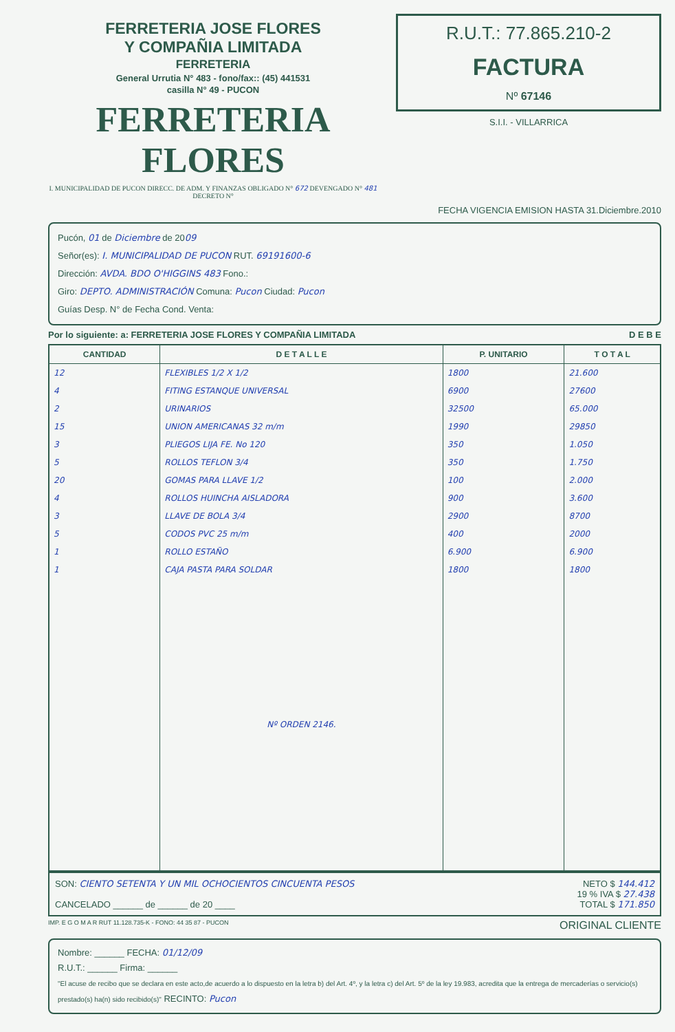FERRETERIA JOSE FLORES
Y COMPAÑIA LIMITADA
FERRETERIA
General Urrutia N° 483 - fono/fax:: (45) 441531
casilla N° 49 - PUCON
FERRETERIA FLORES
I. MUNICIPALIDAD DE PUCON DIRECC. DE ADM. Y FINANZAS OBLIGADO N° 672 DEVENGADO N° 481 DECRETO N°
R.U.T.: 77.865.210-2
FACTURA
Nº 67146
S.I.I. - VILLARRICA
FECHA VIGENCIA EMISION HASTA 31.Diciembre.2010
Pucón, 01 de Diciembre de 2009
Señor(es): I. MUNICIPALIDAD DE PUCON RUT. 69191600-6
Dirección: AVDA. BDO O'HIGGINS 483 Fono.:
Giro: DEPTO. ADMINISTRACIÓN Comuna: Pucon Ciudad: Pucon
Guías Desp. N° de Fecha Cond. Venta:
Por lo siguiente: a: FERRETERIA JOSE FLORES Y COMPAÑIA LIMITADA D E B E
| CANTIDAD | D E T A L L E | P. UNITARIO | T O T A L |
| --- | --- | --- | --- |
| 12 | FLEXIBLES 1/2 X 1/2 | 1800 | 21.600 |
| 4 | FITING ESTANQUE UNIVERSAL | 6900 | 27600 |
| 2 | URINARIOS | 32500 | 65.000 |
| 15 | UNION AMERICANAS 32 m/m | 1990 | 29850 |
| 3 | PLIEGOS LIJA FE. No 120 | 350 | 1.050 |
| 5 | ROLLOS TEFLON 3/4 | 350 | 1.750 |
| 20 | GOMAS PARA LLAVE 1/2 | 100 | 2.000 |
| 4 | ROLLOS HUINCHA AISLADORA | 900 | 3.600 |
| 3 | LLAVE DE BOLA 3/4 | 2900 | 8700 |
| 5 | CODOS PVC 25 m/m | 400 | 2000 |
| 1 | ROLLO ESTAÑO | 6.900 | 6.900 |
| 1 | CAJA PASTA PARA SOLDAR | 1800 | 1800 |
| | Nº ORDEN 2146. | | |
SON: CIENTO SETENTA Y UN MIL OCHOCIENTOS CINCUENTA PESOS
CANCELADO ______ de ______ de 20 ____
NETO $ 144.412
19 % IVA $ 27.438
TOTAL $ 171.850
IMP. E G O M A R RUT 11.128.735-K - FONO: 44 35 87 - PUCON ORIGINAL CLIENTE
Nombre: ______ FECHA: 01/12/09
R.U.T.: ______ Firma: ______
"El acuse de recibo que se declara en este acto,de acuerdo a lo dispuesto en la letra b) del Art. 4º, y la letra c) del Art. 5º de la ley 19.983, acredita que la entrega de mercaderías o servicio(s) prestado(s) ha(n) sido recibido(s)" RECINTO: Pucon